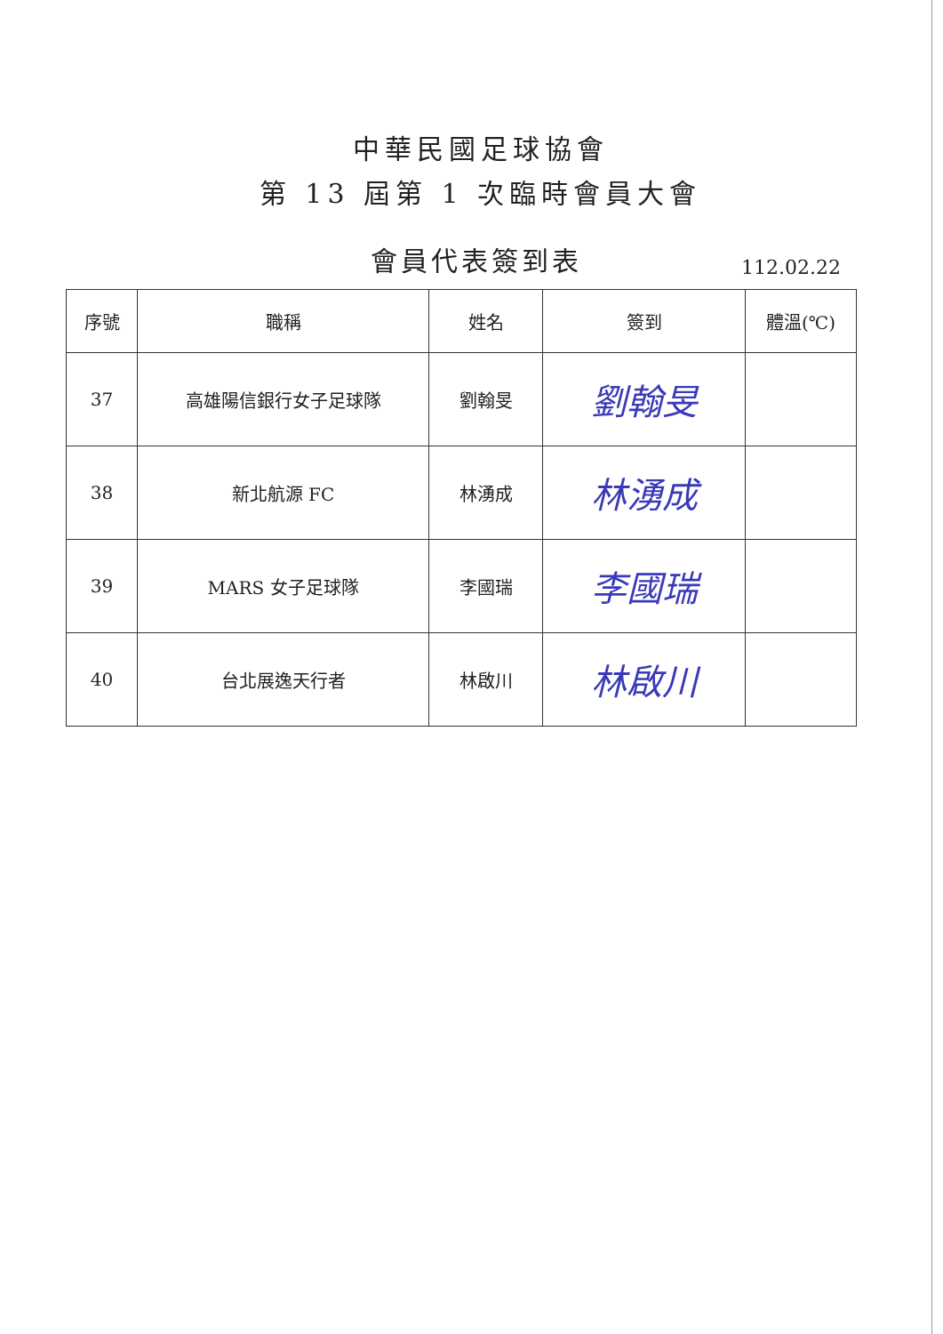中華民國足球協會
第 13 屆第 1 次臨時會員大會
會員代表簽到表
112.02.22
| 序號 | 職稱 | 姓名 | 簽到 | 體溫(℃) |
| --- | --- | --- | --- | --- |
| 37 | 高雄陽信銀行女子足球隊 | 劉翰旻 | 劉翰旻 | |
| 38 | 新北航源 FC | 林湧成 | 林湧成 | |
| 39 | MARS 女子足球隊 | 李國瑞 | 李國瑞 | |
| 40 | 台北展逸天行者 | 林啟川 | 林啟川 | |